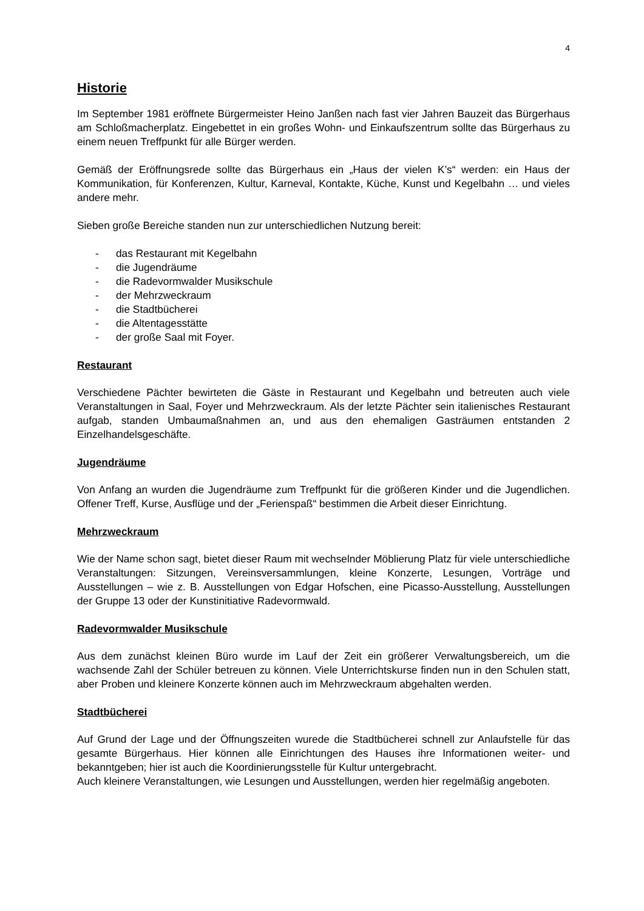4
Historie
Im September 1981 eröffnete Bürgermeister Heino Janßen nach fast vier Jahren Bauzeit das Bürgerhaus am Schloßmacherplatz. Eingebettet in ein großes Wohn- und Einkaufszentrum sollte das Bürgerhaus zu einem neuen Treffpunkt für alle Bürger werden.
Gemäß der Eröffnungsrede sollte das Bürgerhaus ein „Haus der vielen K’s“ werden: ein Haus der Kommunikation, für Konferenzen, Kultur, Karneval, Kontakte, Küche, Kunst und Kegelbahn … und vieles andere mehr.
Sieben große Bereiche standen nun zur unterschiedlichen Nutzung bereit:
- das Restaurant mit Kegelbahn
- die Jugendräume
- die Radevormwalder Musikschule
- der Mehrzweckraum
- die Stadtbücherei
- die Altentagesstätte
- der große Saal mit Foyer.
Restaurant
Verschiedene Pächter bewirteten die Gäste in Restaurant und Kegelbahn und betreuten auch viele Veranstaltungen in Saal, Foyer und Mehrzweckraum. Als der letzte Pächter sein italienisches Restaurant aufgab, standen Umbaumaßnahmen an, und aus den ehemaligen Gasträumen entstanden 2 Einzelhandelsgeschäfte.
Jugendräume
Von Anfang an wurden die Jugendräume zum Treffpunkt für die größeren Kinder und die Jugendlichen. Offener Treff, Kurse, Ausflüge und der „Ferienspaß“ bestimmen die Arbeit dieser Einrichtung.
Mehrzweckraum
Wie der Name schon sagt, bietet dieser Raum mit wechselnder Möblierung Platz für viele unterschiedliche Veranstaltungen: Sitzungen, Vereinsversammlungen, kleine Konzerte, Lesungen, Vorträge und Ausstellungen – wie z. B. Ausstellungen von Edgar Hofschen, eine Picasso-Ausstellung, Ausstellungen der Gruppe 13 oder der Kunstinitiative Radevormwald.
Radevormwalder Musikschule
Aus dem zunächst kleinen Büro wurde im Lauf der Zeit ein größerer Verwaltungsbereich, um die wachsende Zahl der Schüler betreuen zu können. Viele Unterrichtskurse finden nun in den Schulen statt, aber Proben und kleinere Konzerte können auch im Mehrzweckraum abgehalten werden.
Stadtbücherei
Auf Grund der Lage und der Öffnungszeiten wurede die Stadtbücherei schnell zur Anlaufstelle für das gesamte Bürgerhaus. Hier können alle Einrichtungen des Hauses ihre Informationen weiter- und bekanntgeben; hier ist auch die Koordinierungsstelle für Kultur untergebracht.
Auch kleinere Veranstaltungen, wie Lesungen und Ausstellungen, werden hier regelmäßig angeboten.